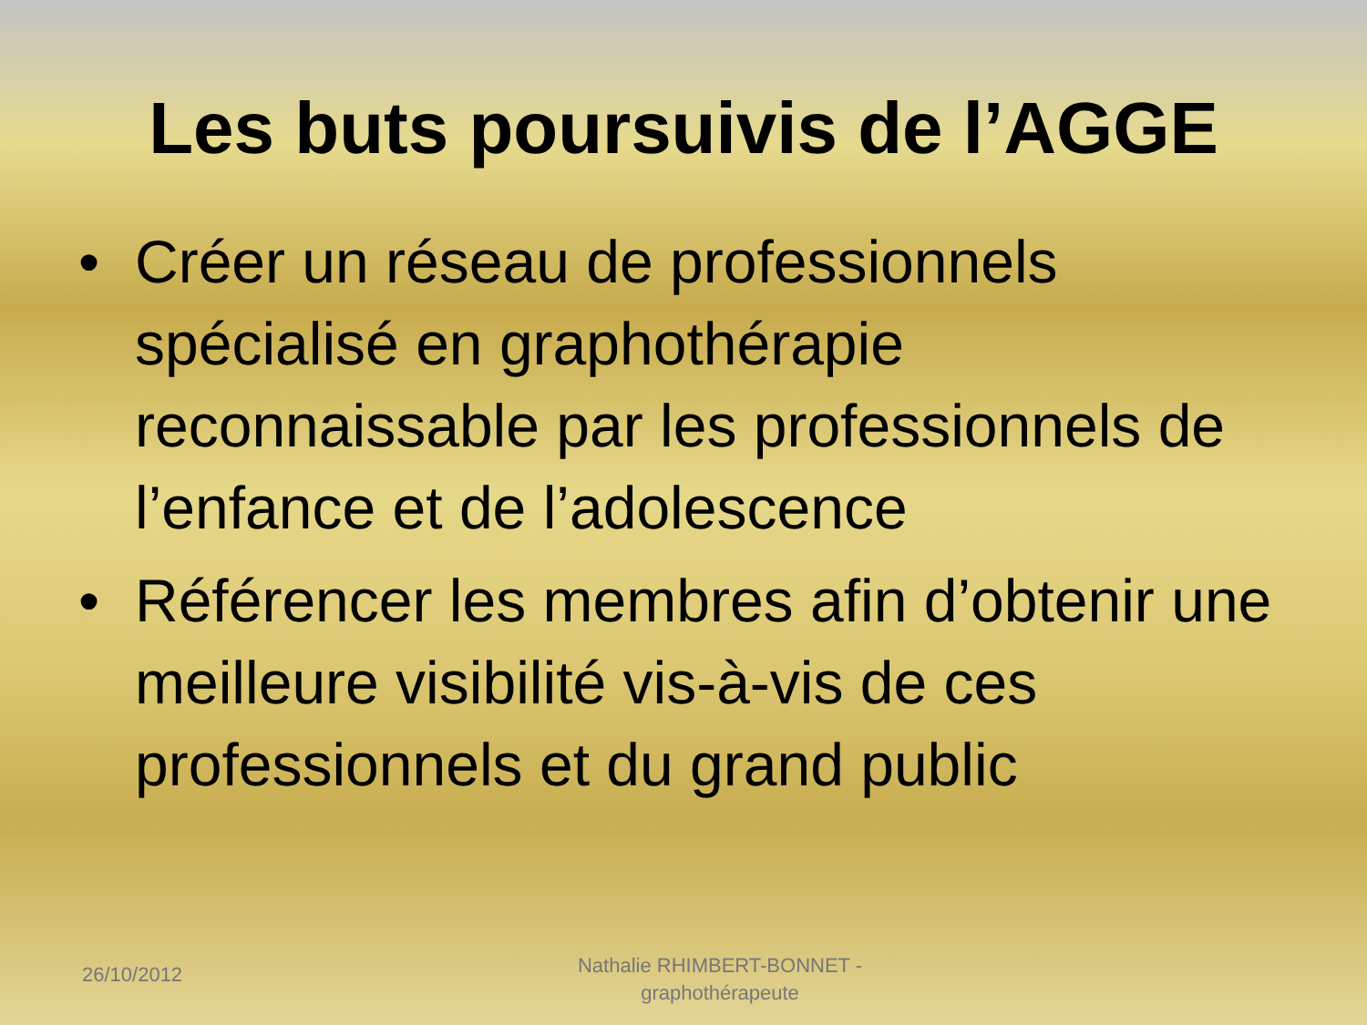Les buts poursuivis de l’AGGE
• Créer un réseau de professionnels spécialisé en graphothérapie reconnaissable par les professionnels de l’enfance et de l’adolescence
• Référencer les membres afin d’obtenir une meilleure visibilité vis-à-vis de ces professionnels et du grand public
26/10/2012
Nathalie RHIMBERT-BONNET - graphothérapeute